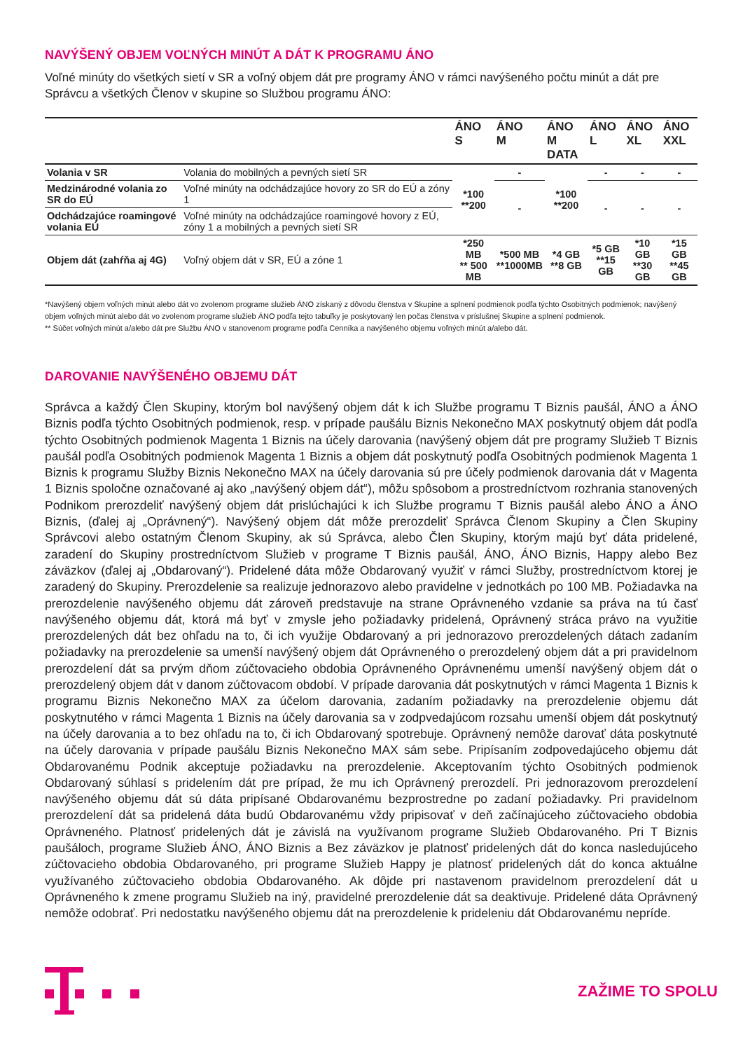NAVÝŠENÝ OBJEM VOĽNÝCH MINÚT A DÁT K PROGRAMU ÁNO
Voľné minúty do všetkých sietí v SR a voľný objem dát pre programy ÁNO v rámci navýšeného počtu minút a dát pre Správcu a všetkých Členov v skupine so Službou programu ÁNO:
| | | ÁNO S | ÁNO M | ÁNO M DATA | ÁNO L | ÁNO XL | ÁNO XXL |
| --- | --- | --- | --- | --- | --- | --- | --- |
| Volania v SR | Volania do mobilných a pevných sietí SR | *100 **200 | - | *100 **200 | - | - | - |
| Medzinárodné volania zo SR do EÚ | Voľné minúty na odchádzajúce hovory zo SR do EÚ a zóny 1 | | - | | - | - | - |
| Odchádzajúce roamingové volania EÚ | Voľné minúty na odchádzajúce roamingové hovory z EÚ, zóny 1 a mobilných a pevných sietí SR | | | | | | |
| Objem dát (zahŕňa aj 4G) | Voľný objem dát v SR, EÚ a zóne 1 | *250 MB ** 500 MB | *500 MB **1000MB | *4 GB **8 GB | *5 GB **15 GB | *10 GB **30 GB | *15 GB **45 GB |
*Navýšený objem voľných minút alebo dát vo zvolenom programe služieb ÁNO získaný z dôvodu členstva v Skupine a splnení podmienok podľa týchto Osobitných podmienok; navýšený objem voľných minút alebo dát vo zvolenom programe služieb ÁNO podľa tejto tabuľky je poskytovaný len počas členstva v príslušnej Skupine a splnení podmienok.
** Súčet voľných minút a/alebo dát pre Službu ÁNO v stanovenom programe podľa Cenníka a navýšeného objemu voľných minút a/alebo dát.
DAROVANIE NAVÝŠENÉHO OBJEMU DÁT
Správca a každý Člen Skupiny, ktorým bol navýšený objem dát k ich Službe programu T Biznis paušál, ÁNO a ÁNO Biznis podľa týchto Osobitných podmienok, resp. v prípade paušálu Biznis Nekonečno MAX poskytnutý objem dát podľa týchto Osobitných podmienok Magenta 1 Biznis na účely darovania (navýšený objem dát pre programy Služieb T Biznis paušál podľa Osobitných podmienok Magenta 1 Biznis a objem dát poskytnutý podľa Osobitných podmienok Magenta 1 Biznis k programu Služby Biznis Nekonečno MAX na účely darovania sú pre účely podmienok darovania dát v Magenta 1 Biznis spoločne označované aj ako „navýšený objem dát“), môžu spôsobom a prostredníctvom rozhrania stanovených Podnikom prerozdeliť navýšený objem dát prislúchajúci k ich Službe programu T Biznis paušál alebo ÁNO a ÁNO Biznis, (ďalej aj „Oprávnený“). Navýšený objem dát môže prerozdeliť Správca Členom Skupiny a Člen Skupiny Správcovi alebo ostatným Členom Skupiny, ak sú Správca, alebo Člen Skupiny, ktorým majú byť dáta pridelené, zaradení do Skupiny prostredníctvom Služieb v programe T Biznis paušál, ÁNO, ÁNO Biznis, Happy alebo Bez záväzkov (ďalej aj „Obdarovaný“). Pridelené dáta môže Obdarovaný využiť v rámci Služby, prostredníctvom ktorej je zaradený do Skupiny. Prerozdelenie sa realizuje jednorazovo alebo pravidelne v jednotkách po 100 MB. Požiadavka na prerozdelenie navýšeného objemu dát zároveň predstavuje na strane Oprávneného vzdanie sa práva na tú časť navýšeného objemu dát, ktorá má byť v zmysle jeho požiadavky pridelená, Oprávnený stráca právo na využitie prerozdelených dát bez ohľadu na to, či ich využije Obdarovaný a pri jednorazovo prerozdelených dátach zadaním požiadavky na prerozdelenie sa umenší navýšený objem dát Oprávneného o prerozdelený objem dát a pri pravidelnom prerozdelení dát sa prvým dňom zúčtovacieho obdobia Oprávneného Oprávnenému umenší navýšený objem dát o prerozdelený objem dát v danom zúčtovacom období. V prípade darovania dát poskytnutých v rámci Magenta 1 Biznis k programu Biznis Nekonečno MAX za účelom darovania, zadaním požiadavky na prerozdelenie objemu dát poskytnutého v rámci Magenta 1 Biznis na účely darovania sa v zodpvedajúcom rozsahu umenší objem dát poskytnutý na účely darovania a to bez ohľadu na to, či ich Obdarovaný spotrebuje. Oprávnený nemôže darovať dáta poskytnuté na účely darovania v prípade paušálu Biznis Nekonečno MAX sám sebe. Pripísaním zodpovedajúceho objemu dát Obdarovanému Podnik akceptuje požiadavku na prerozdelenie. Akceptovaním týchto Osobitných podmienok Obdarovaný súhlasí s pridelením dát pre prípad, že mu ich Oprávnený prerozdelí. Pri jednorazovom prerozdelení navýšeného objemu dát sú dáta pripísané Obdarovanému bezprostredne po zadaní požiadavky. Pri pravidelnom prerozdelení dát sa pridelená dáta budú Obdarovanému vždy pripisovať v deň začínajúceho zúčtovacieho obdobia Oprávneného. Platnosť pridelených dát je závislá na využívanom programe Služieb Obdarovaného. Pri T Biznis paušáloch, programe Služieb ÁNO, ÁNO Biznis a Bez záväzkov je platnosť pridelených dát do konca nasledujúceho zúčtovacieho obdobia Obdarovaného, pri programe Služieb Happy je platnosť pridelených dát do konca aktuálne využívaného zúčtovacieho obdobia Obdarovaného. Ak dôjde pri nastavenom pravidelnom prerozdelení dát u Oprávneného k zmene programu Služieb na iný, pravidelné prerozdelenie dát sa deaktivuje. Pridelené dáta Oprávnený nemôže odobrať. Pri nedostatku navýšeného objemu dát na prerozdelenie k prideleniu dát Obdarovanému nepríde.
ZAŽIME TO SPOLU